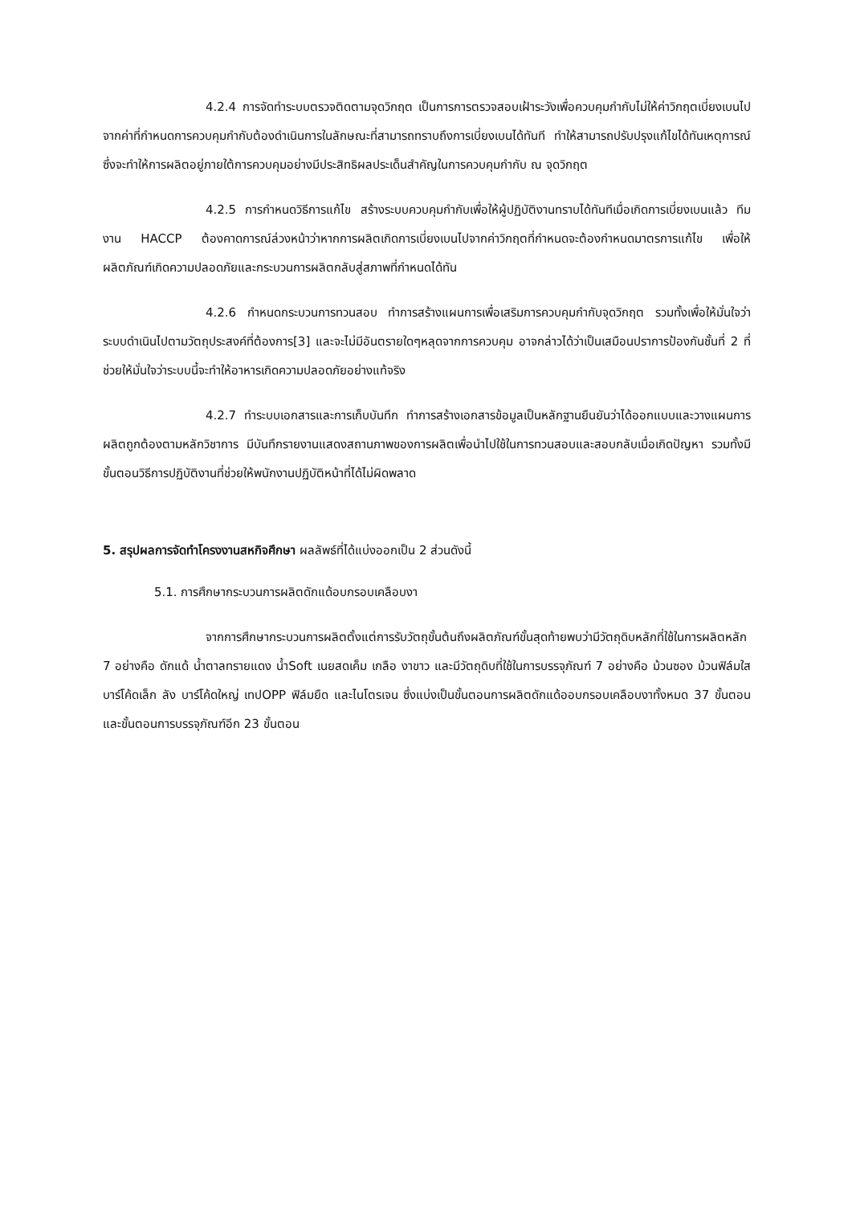4.2.4 การจัดทำระบบตรวจติดตามจุดวิกฤต เป็นการการตรวจสอบเฝ้าระวังเพื่อควบคุมกำกับไม่ให้ค่าวิกฤตเบี่ยงเบนไปจากค่าที่กำหนดการควบคุมกำกับต้องดำเนินการในลักษณะที่สามารถทราบถึงการเบี่ยงเบนได้ทันที ทำให้สามารถปรับปรุงแก้ไขได้ทันเหตุการณ์ ซึ่งจะทำให้การผลิตอยู่ภายใต้การควบคุมอย่างมีประสิทธิผลประเด็นสำคัญในการควบคุมกำกับ ณ จุดวิกฤต
4.2.5 การกำหนดวิธีการแก้ไข สร้างระบบควบคุมกำกับเพื่อให้ผู้ปฏิบัติงานทราบได้ทันทีเมื่อเกิดการเบี่ยงเบนแล้ว ทีมงาน HACCP ต้องคาดการณ์ล่วงหน้าว่าหากการผลิตเกิดการเบี่ยงเบนไปจากค่าวิกฤตที่กำหนดจะต้องกำหนดมาตรการแก้ไข เพื่อให้ผลิตภัณฑ์เกิดความปลอดภัยและกระบวนการผลิตกลับสู่สภาพที่กำหนดได้ทัน
4.2.6 กำหนดกระบวนการทวนสอบ ทำการสร้างแผนการเพื่อเสริมการควบคุมกำกับจุดวิกฤต รวมทั้งเพื่อให้มั่นใจว่าระบบดำเนินไปตามวัตถุประสงค์ที่ต้องการ[3] และจะไม่มีอันตรายใดๆหลุดจากการควบคุม อาจกล่าวได้ว่าเป็นเสมือนปราการป้องกันชั้นที่ 2 ที่ช่วยให้มั่นใจว่าระบบนี้จะทำให้อาหารเกิดความปลอดภัยอย่างแท้จริง
4.2.7 ทำระบบเอกสารและการเก็บบันทึก ทำการสร้างเอกสารข้อมูลเป็นหลักฐานยืนยันว่าได้ออกแบบและวางแผนการผลิตถูกต้องตามหลักวิชาการ มีบันทึกรายงานแสดงสถานภาพของการผลิตเพื่อนำไปใช้ในการทวนสอบและสอบกลับเมื่อเกิดปัญหา รวมทั้งมีขั้นตอนวิธีการปฏิบัติงานที่ช่วยให้พนักงานปฏิบัติหน้าที่ได้ไม่ผิดพลาด
5. สรุปผลการจัดทำโครงงานสหกิจศึกษา ผลลัพธ์ที่ได้แบ่งออกเป็น 2 ส่วนดังนี้
5.1. การศึกษากระบวนการผลิตดักแด้อบกรอบเคลือบงา
จากการศึกษากระบวนการผลิตตั้งแต่การรับวัตถุขั้นต้นถึงผลิตภัณฑ์ขั้นสุดท้ายพบว่ามีวัตถุดิบหลักที่ใช้ในการผลิตหลัก 7 อย่างคือ ดักแด้ น้ำตาลทรายแดง น้ำSoft เนยสดเค็ม เกลือ งาขาว และมีวัตถุดิบที่ใช้ในการบรรจุภัณฑ์ 7 อย่างคือ ม้วนซอง ม้วนฟิล์มใส บาร์โค้ดเล็ก ลัง บาร์โค้ดใหญ่ เทปOPP ฟิล์มยืด และไนโตรเจน ซึ่งแบ่งเป็นขั้นตอนการผลิตดักแด้ออบกรอบเคลือบงาทั้งหมด 37 ขั้นตอน และขั้นตอนการบรรจุภัณฑ์อีก 23 ขั้นตอน